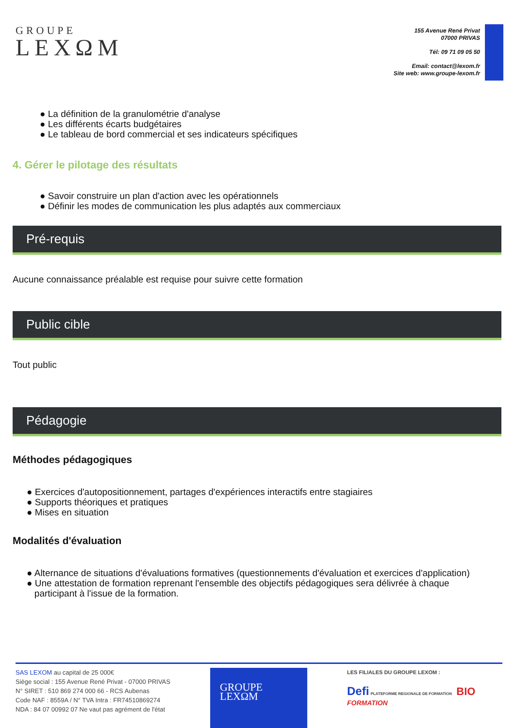GROUPE
LEXΩM
155 Avenue René Privat
07000 PRIVAS
Tél: 09 71 09 05 50
Email: contact@lexom.fr
Site web: www.groupe-lexom.fr
● La définition de la granulométrie d'analyse
● Les différents écarts budgétaires
● Le tableau de bord commercial et ses indicateurs spécifiques
4. Gérer le pilotage des résultats
● Savoir construire un plan d'action avec les opérationnels
● Définir les modes de communication les plus adaptés aux commerciaux
Pré-requis
Aucune connaissance préalable est requise pour suivre cette formation
Public cible
Tout public
Pédagogie
Méthodes pédagogiques
● Exercices d'autopositionnement, partages d'expériences interactifs entre stagiaires
● Supports théoriques et pratiques
● Mises en situation
Modalités d'évaluation
● Alternance de situations d'évaluations formatives (questionnements d'évaluation et exercices d'application)
● Une attestation de formation reprenant l'ensemble des objectifs pédagogiques sera délivrée à chaque
participant à l'issue de la formation.
SAS LEXOM au capital de 25 000€
Siège social : 155 Avenue René Privat - 07000 PRIVAS
N° SIRET : 510 869 274 000 66 - RCS Aubenas
Code NAF : 8559A / N° TVA Intra : FR74510869274
NDA : 84 07 00992 07 Ne vaut pas agrément de l'état
GROUPE
LEXΩM
LES FILIALES DU GROUPE LEXOM :
Defi PLATEFORME REGIONALE DE FORMATION BIO FORMATION